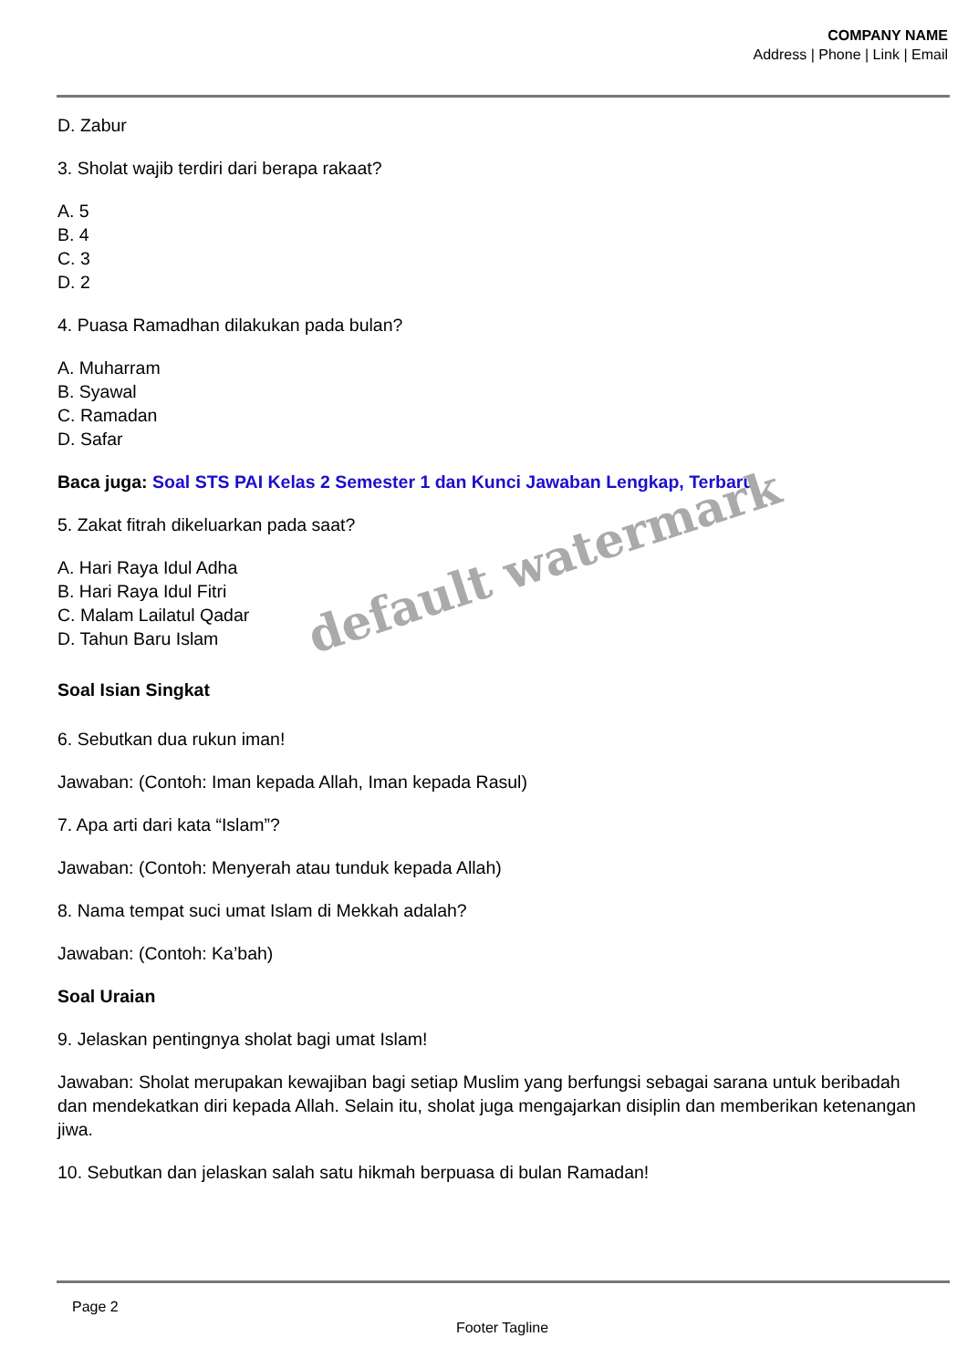COMPANY NAME
Address | Phone | Link | Email
D. Zabur
3. Sholat wajib terdiri dari berapa rakaat?
A. 5
B. 4
C. 3
D. 2
4. Puasa Ramadhan dilakukan pada bulan?
A. Muharram
B. Syawal
C. Ramadan
D. Safar
Baca juga: Soal STS PAI Kelas 2 Semester 1 dan Kunci Jawaban Lengkap, Terbaru
5. Zakat fitrah dikeluarkan pada saat?
A. Hari Raya Idul Adha
B. Hari Raya Idul Fitri
C. Malam Lailatul Qadar
D. Tahun Baru Islam
Soal Isian Singkat
6. Sebutkan dua rukun iman!
Jawaban: (Contoh: Iman kepada Allah, Iman kepada Rasul)
7. Apa arti dari kata “Islam”?
Jawaban: (Contoh: Menyerah atau tunduk kepada Allah)
8. Nama tempat suci umat Islam di Mekkah adalah?
Jawaban: (Contoh: Ka’bah)
Soal Uraian
9. Jelaskan pentingnya sholat bagi umat Islam!
Jawaban: Sholat merupakan kewajiban bagi setiap Muslim yang berfungsi sebagai sarana untuk beribadah dan mendekatkan diri kepada Allah. Selain itu, sholat juga mengajarkan disiplin dan memberikan ketenangan jiwa.
10. Sebutkan dan jelaskan salah satu hikmah berpuasa di bulan Ramadan!
default watermark
Page 2
Footer Tagline